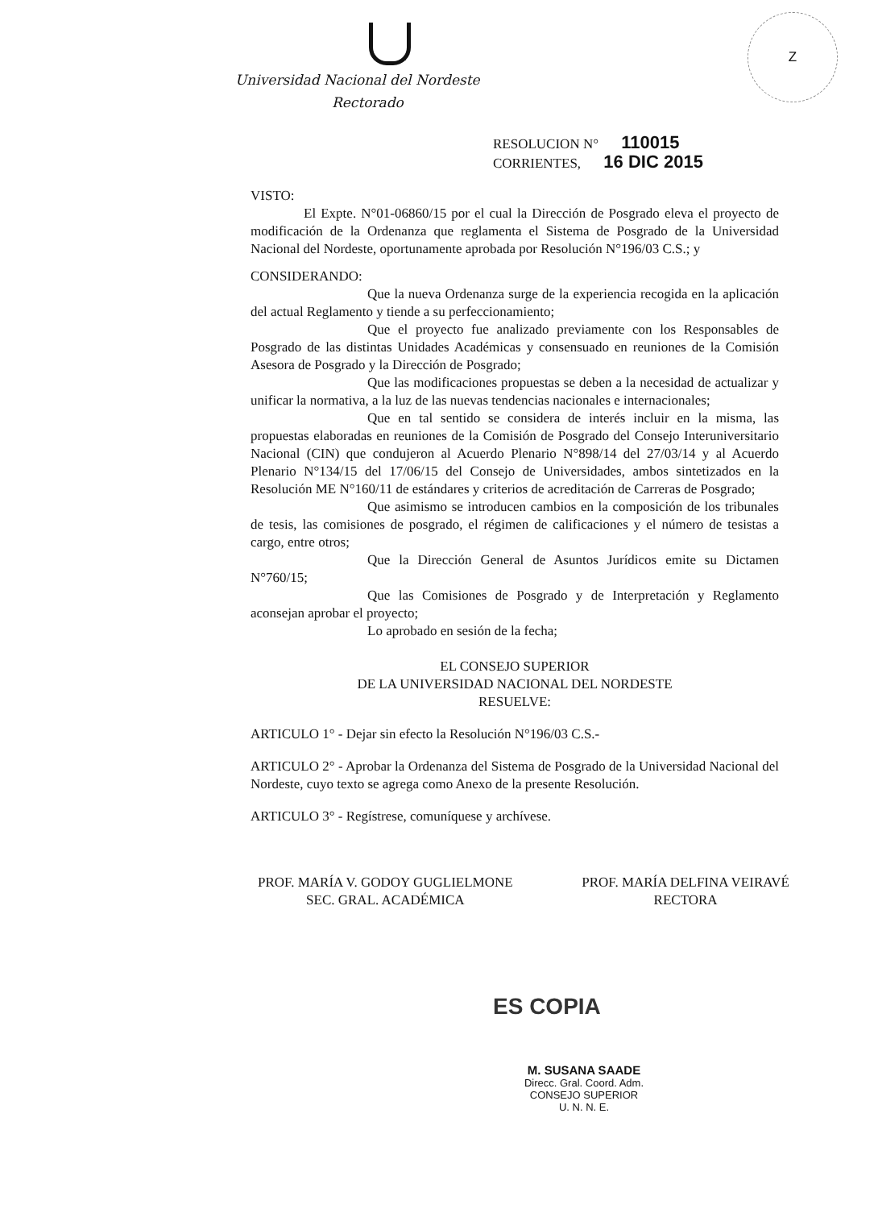Z
Universidad Nacional del Nordeste
Rectorado
RESOLUCION N° 110015
CORRIENTES, 16 DIC 2015
VISTO:
El Expte. N°01-06860/15 por el cual la Dirección de Posgrado eleva el proyecto de modificación de la Ordenanza que reglamenta el Sistema de Posgrado de la Universidad Nacional del Nordeste, oportunamente aprobada por Resolución N°196/03 C.S.; y
CONSIDERANDO:
Que la nueva Ordenanza surge de la experiencia recogida en la aplicación del actual Reglamento y tiende a su perfeccionamiento;
Que el proyecto fue analizado previamente con los Responsables de Posgrado de las distintas Unidades Académicas y consensuado en reuniones de la Comisión Asesora de Posgrado y la Dirección de Posgrado;
Que las modificaciones propuestas se deben a la necesidad de actualizar y unificar la normativa, a la luz de las nuevas tendencias nacionales e internacionales;
Que en tal sentido se considera de interés incluir en la misma, las propuestas elaboradas en reuniones de la Comisión de Posgrado del Consejo Interuniversitario Nacional (CIN) que condujeron al Acuerdo Plenario N°898/14 del 27/03/14 y al Acuerdo Plenario N°134/15 del 17/06/15 del Consejo de Universidades, ambos sintetizados en la Resolución ME N°160/11 de estándares y criterios de acreditación de Carreras de Posgrado;
Que asimismo se introducen cambios en la composición de los tribunales de tesis, las comisiones de posgrado, el régimen de calificaciones y el número de tesistas a cargo, entre otros;
Que la Dirección General de Asuntos Jurídicos emite su Dictamen N°760/15;
Que las Comisiones de Posgrado y de Interpretación y Reglamento aconsejan aprobar el proyecto;
Lo aprobado en sesión de la fecha;
EL CONSEJO SUPERIOR
DE LA UNIVERSIDAD NACIONAL DEL NORDESTE
RESUELVE:
ARTICULO 1° - Dejar sin efecto la Resolución N°196/03 C.S.-
ARTICULO 2° - Aprobar la Ordenanza del Sistema de Posgrado de la Universidad Nacional del Nordeste, cuyo texto se agrega como Anexo de la presente Resolución.
ARTICULO 3° - Regístrese, comuníquese y archívese.
PROF. MARÍA V. GODOY GUGLIELMONE
SEC. GRAL. ACADÉMICA
PROF. MARÍA DELFINA VEIRAVÉ
RECTORA
ES COPIA
M. SUSANA SAADE
Direcc. Gral. Coord. Adm.
CONSEJO SUPERIOR
U. N. N. E.